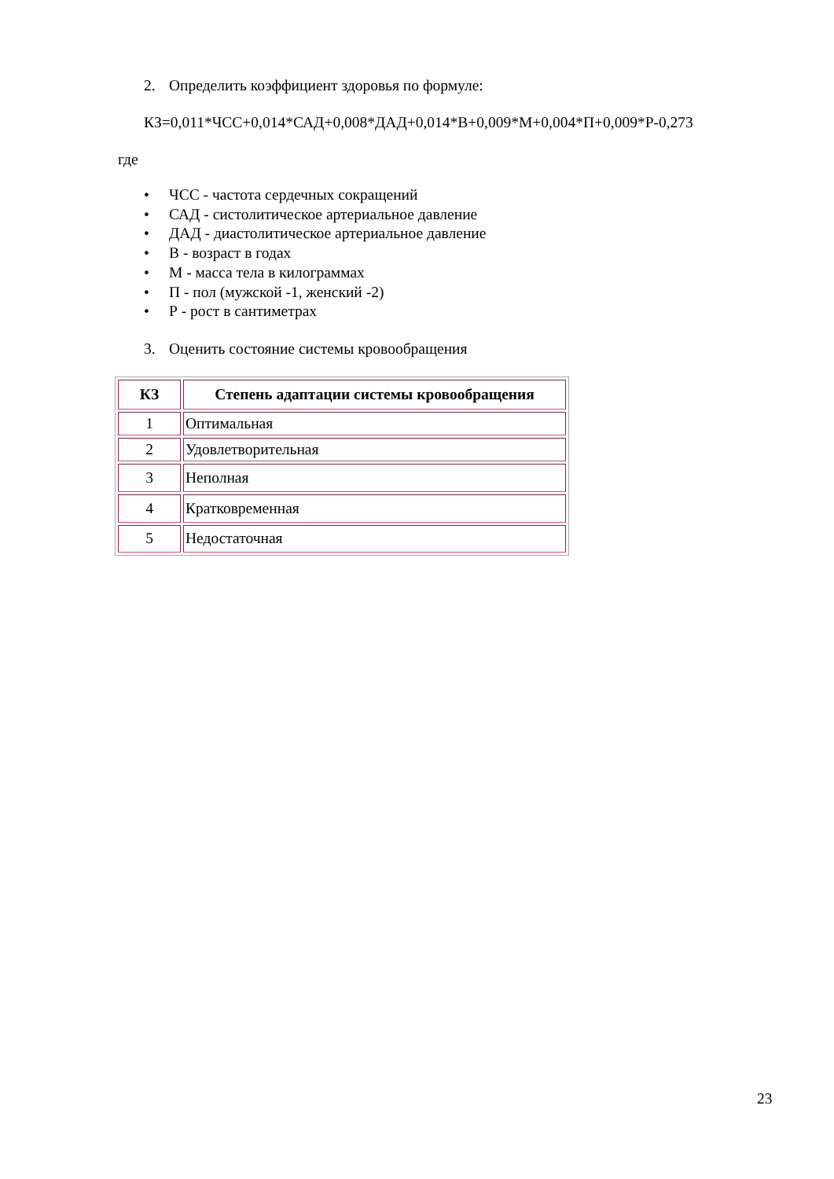2. Определить коэффициент здоровья по формуле:
КЗ=0,011*ЧСС+0,014*САД+0,008*ДАД+0,014*В+0,009*М+0,004*П+0,009*Р-0,273
где
• ЧСС - частота сердечных сокращений
• САД - систолитическое артериальное давление
• ДАД - диастолитическое артериальное давление
• В - возраст в годах
• М - масса тела в килограммах
• П - пол (мужской -1, женский -2)
• Р - рост в сантиметрах
3. Оценить состояние системы кровообращения
| КЗ | Степень адаптации системы кровообращения |
| --- | --- |
| 1 | Оптимальная |
| 2 | Удовлетворительная |
| 3 | Неполная |
| 4 | Кратковременная |
| 5 | Недостаточная |
23